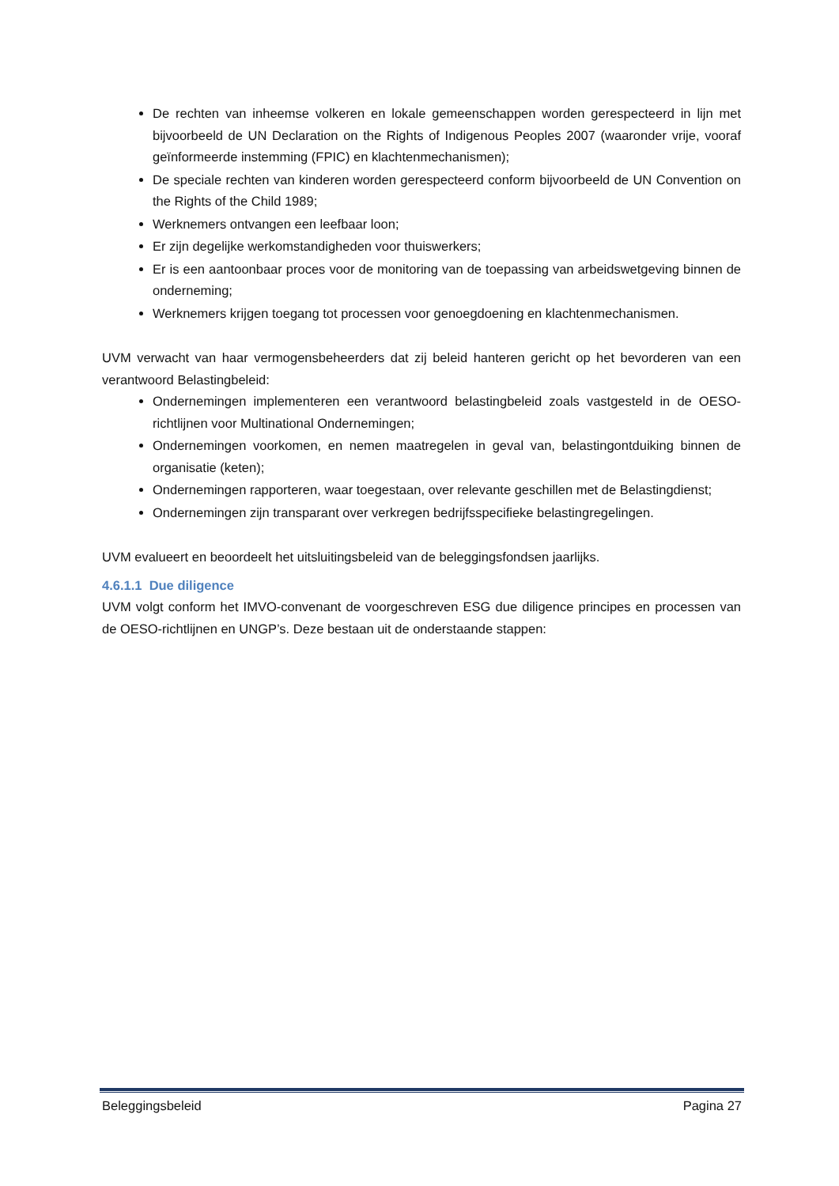De rechten van inheemse volkeren en lokale gemeenschappen worden gerespecteerd in lijn met bijvoorbeeld de UN Declaration on the Rights of Indigenous Peoples 2007 (waaronder vrije, vooraf geïnformeerde instemming (FPIC) en klachtenmechanismen);
De speciale rechten van kinderen worden gerespecteerd conform bijvoorbeeld de UN Convention on the Rights of the Child 1989;
Werknemers ontvangen een leefbaar loon;
Er zijn degelijke werkomstandigheden voor thuiswerkers;
Er is een aantoonbaar proces voor de monitoring van de toepassing van arbeidswetgeving binnen de onderneming;
Werknemers krijgen toegang tot processen voor genoegdoening en klachtenmechanismen.
UVM verwacht van haar vermogensbeheerders dat zij beleid hanteren gericht op het bevorderen van een verantwoord Belastingbeleid:
Ondernemingen implementeren een verantwoord belastingbeleid zoals vastgesteld in de OESO-richtlijnen voor Multinational Ondernemingen;
Ondernemingen voorkomen, en nemen maatregelen in geval van, belastingontduiking binnen de organisatie (keten);
Ondernemingen rapporteren, waar toegestaan, over relevante geschillen met de Belastingdienst;
Ondernemingen zijn transparant over verkregen bedrijfsspecifieke belastingregelingen.
UVM evalueert en beoordeelt het uitsluitingsbeleid van de beleggingsfondsen jaarlijks.
4.6.1.1 Due diligence
UVM volgt conform het IMVO-convenant de voorgeschreven ESG due diligence principes en processen van de OESO-richtlijnen en UNGP’s. Deze bestaan uit de onderstaande stappen:
Beleggingsbeleid Pagina 27